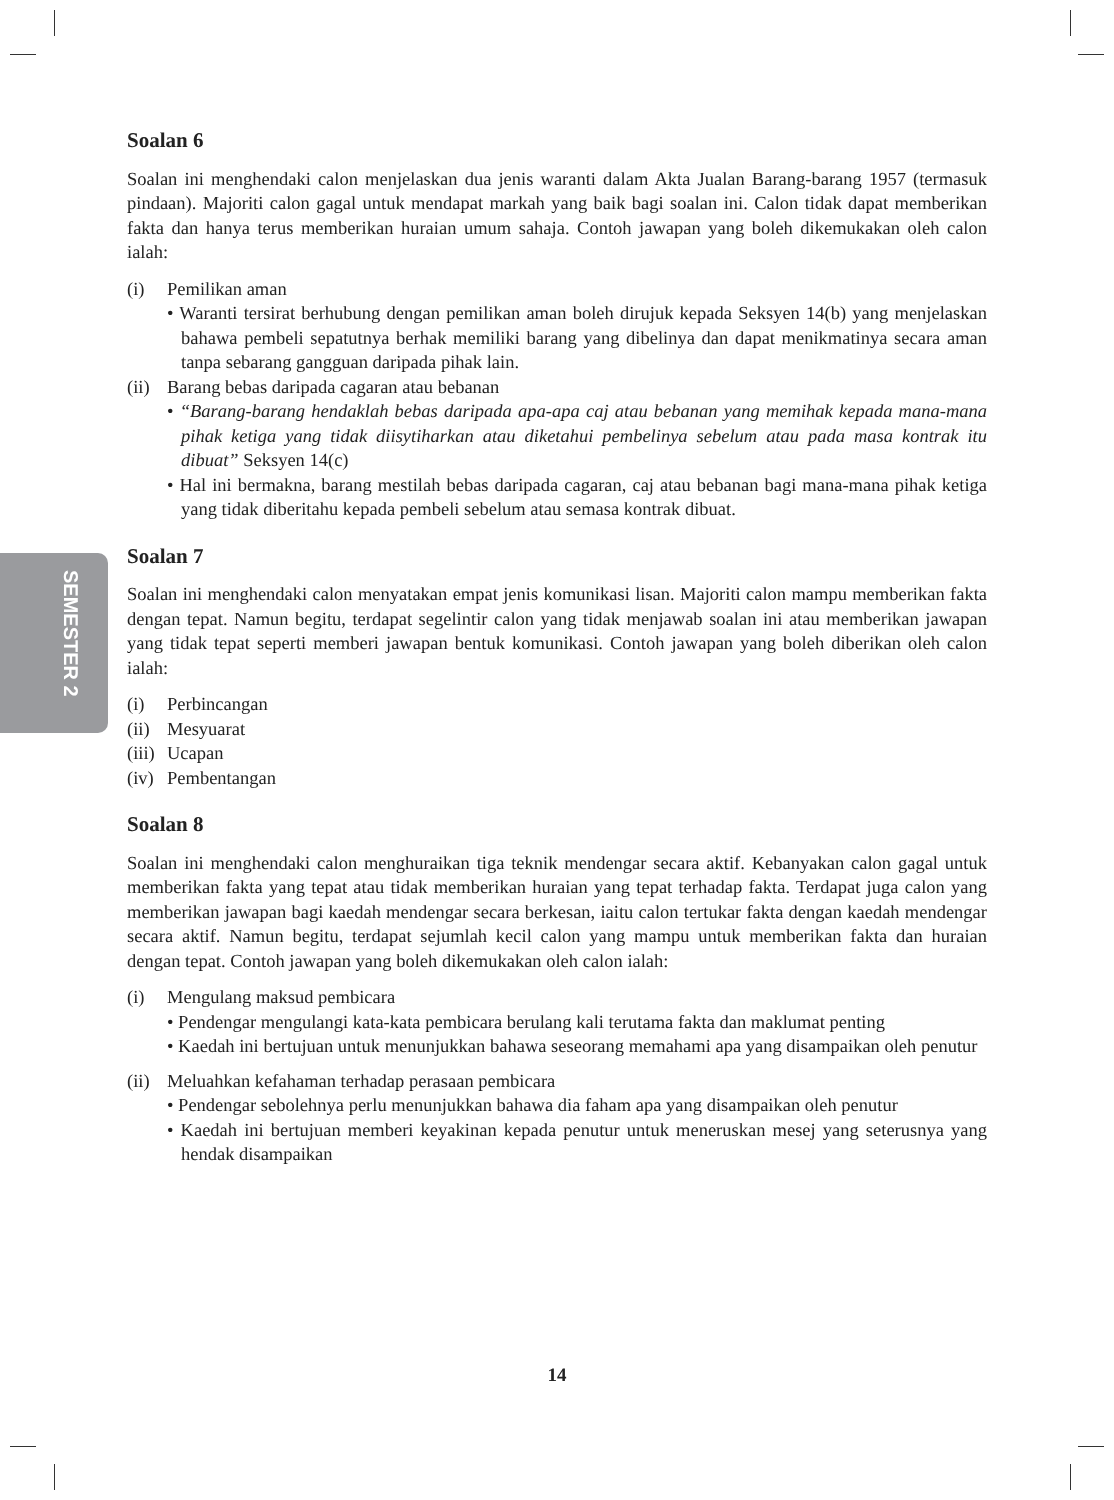SEMESTER 2
Soalan 6
Soalan ini menghendaki calon menjelaskan dua jenis waranti dalam Akta Jualan Barang-barang 1957 (termasuk pindaan). Majoriti calon gagal untuk mendapat markah yang baik bagi soalan ini. Calon tidak dapat memberikan fakta dan hanya terus memberikan huraian umum sahaja. Contoh jawapan yang boleh dikemukakan oleh calon ialah:
(i) Pemilikan aman
• Waranti tersirat berhubung dengan pemilikan aman boleh dirujuk kepada Seksyen 14(b) yang menjelaskan bahawa pembeli sepatutnya berhak memiliki barang yang dibelinya dan dapat menikmatinya secara aman tanpa sebarang gangguan daripada pihak lain.
(ii) Barang bebas daripada cagaran atau bebanan
• “Barang-barang hendaklah bebas daripada apa-apa caj atau bebanan yang memihak kepada mana-mana pihak ketiga yang tidak diisytiharkan atau diketahui pembelinya sebelum atau pada masa kontrak itu dibuat” Seksyen 14(c)
• Hal ini bermakna, barang mestilah bebas daripada cagaran, caj atau bebanan bagi mana-mana pihak ketiga yang tidak diberitahu kepada pembeli sebelum atau semasa kontrak dibuat.
Soalan 7
Soalan ini menghendaki calon menyatakan empat jenis komunikasi lisan. Majoriti calon mampu memberikan fakta dengan tepat. Namun begitu, terdapat segelintir calon yang tidak menjawab soalan ini atau memberikan jawapan yang tidak tepat seperti memberi jawapan bentuk komunikasi. Contoh jawapan yang boleh diberikan oleh calon ialah:
(i) Perbincangan
(ii) Mesyuarat
(iii) Ucapan
(iv) Pembentangan
Soalan 8
Soalan ini menghendaki calon menghuraikan tiga teknik mendengar secara aktif. Kebanyakan calon gagal untuk memberikan fakta yang tepat atau tidak memberikan huraian yang tepat terhadap fakta. Terdapat juga calon yang memberikan jawapan bagi kaedah mendengar secara berkesan, iaitu calon tertukar fakta dengan kaedah mendengar secara aktif. Namun begitu, terdapat sejumlah kecil calon yang mampu untuk memberikan fakta dan huraian dengan tepat. Contoh jawapan yang boleh dikemukakan oleh calon ialah:
(i) Mengulang maksud pembicara
• Pendengar mengulangi kata-kata pembicara berulang kali terutama fakta dan maklumat penting
• Kaedah ini bertujuan untuk menunjukkan bahawa seseorang memahami apa yang disampaikan oleh penutur
(ii) Meluahkan kefahaman terhadap perasaan pembicara
• Pendengar sebolehnya perlu menunjukkan bahawa dia faham apa yang disampaikan oleh penutur
• Kaedah ini bertujuan memberi keyakinan kepada penutur untuk meneruskan mesej yang seterusnya yang hendak disampaikan
14